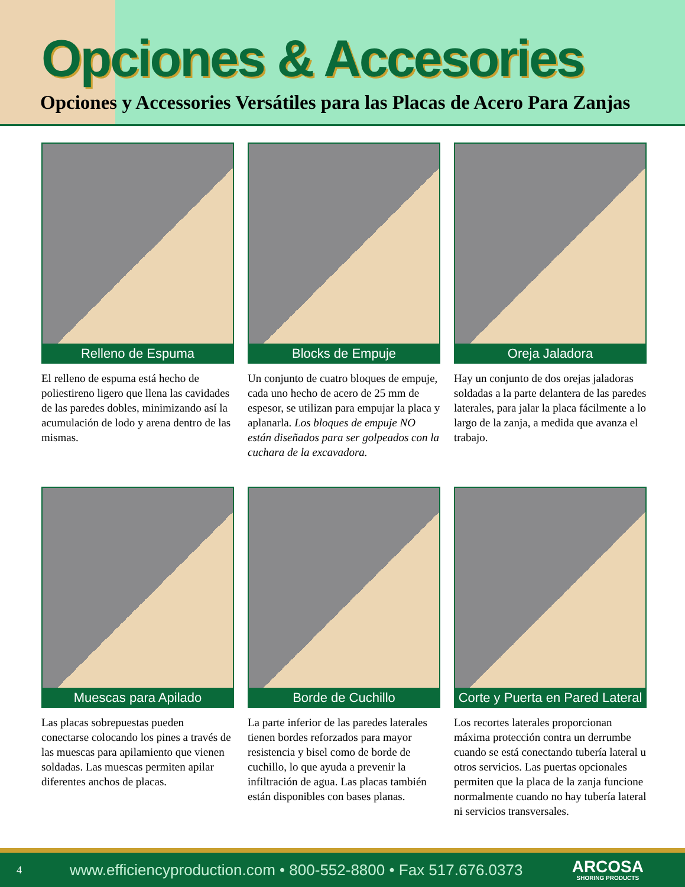Opciones & Accesories
Opciones y Accessories Versátiles para las Placas de Acero Para Zanjas
Relleno de Espuma
El relleno de espuma está hecho de poliestireno ligero que llena las cavidades de las paredes dobles, minimizando así la acumulación de lodo y arena dentro de las mismas.
Blocks de Empuje
Un conjunto de cuatro bloques de empuje, cada uno hecho de acero de 25 mm de espesor, se utilizan para empujar la placa y aplanarla. Los bloques de empuje NO están diseñados para ser golpeados con la cuchara de la excavadora.
Oreja Jaladora
Hay un conjunto de dos orejas jaladoras soldadas a la parte delantera de las paredes laterales, para jalar la placa fácilmente a lo largo de la zanja, a medida que avanza el trabajo.
Muescas para Apilado
Las placas sobrepuestas pueden conectarse colocando los pines a través de las muescas para apilamiento que vienen soldadas. Las muescas permiten apilar diferentes anchos de placas.
Borde de Cuchillo
La parte inferior de las paredes laterales tienen bordes reforzados para mayor resistencia y bisel como de borde de cuchillo, lo que ayuda a prevenir la infiltración de agua. Las placas también están disponibles con bases planas.
Corte y Puerta en Pared Lateral
Los recortes laterales proporcionan máxima protección contra un derrumbe cuando se está conectando tubería lateral u otros servicios. Las puertas opcionales permiten que la placa de la zanja funcione normalmente cuando no hay tubería lateral ni servicios transversales.
4 www.efficiencyproduction.com • 800-552-8800 • Fax 517.676.0373 ARCOSA
SHORING PRODUCTS